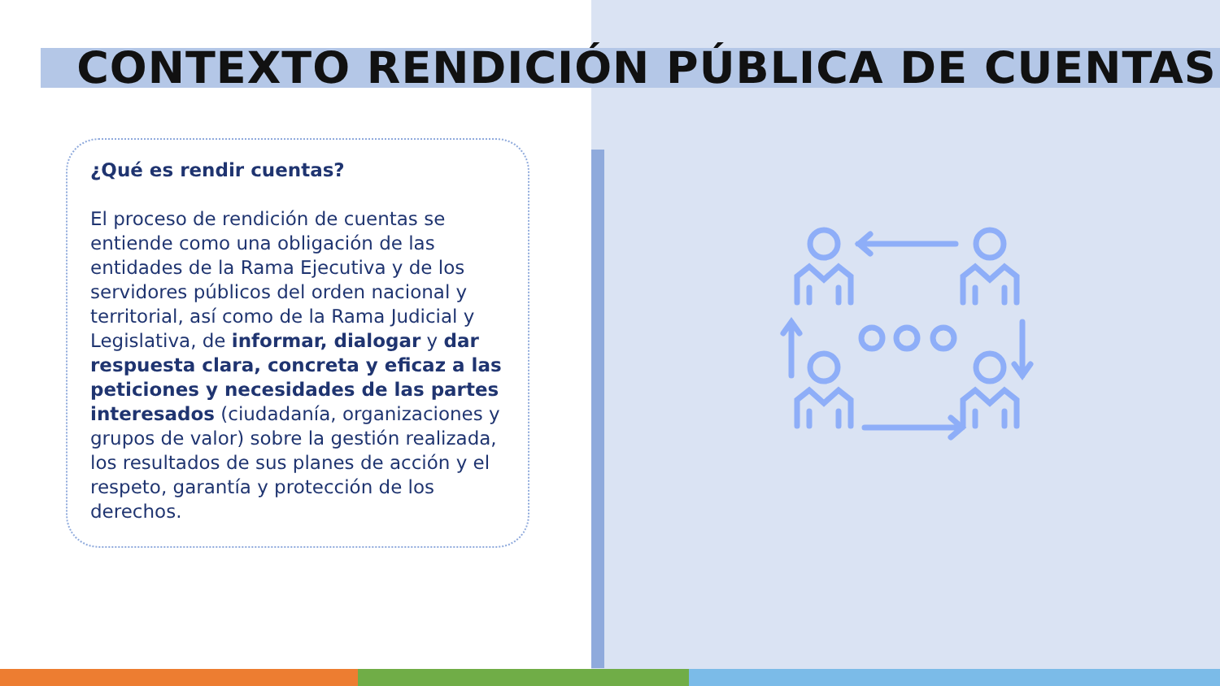CONTEXTO RENDICIÓN PÚBLICA DE CUENTAS
¿Qué es rendir cuentas?
El proceso de rendición de cuentas se entiende como una obligación de las entidades de la Rama Ejecutiva y de los servidores públicos del orden nacional y territorial, así como de la Rama Judicial y Legislativa, de informar, dialogar y dar respuesta clara, concreta y eficaz a las peticiones y necesidades de las partes interesados (ciudadanía, organizaciones y grupos de valor) sobre la gestión realizada, los resultados de sus planes de acción y el respeto, garantía y protección de los derechos.